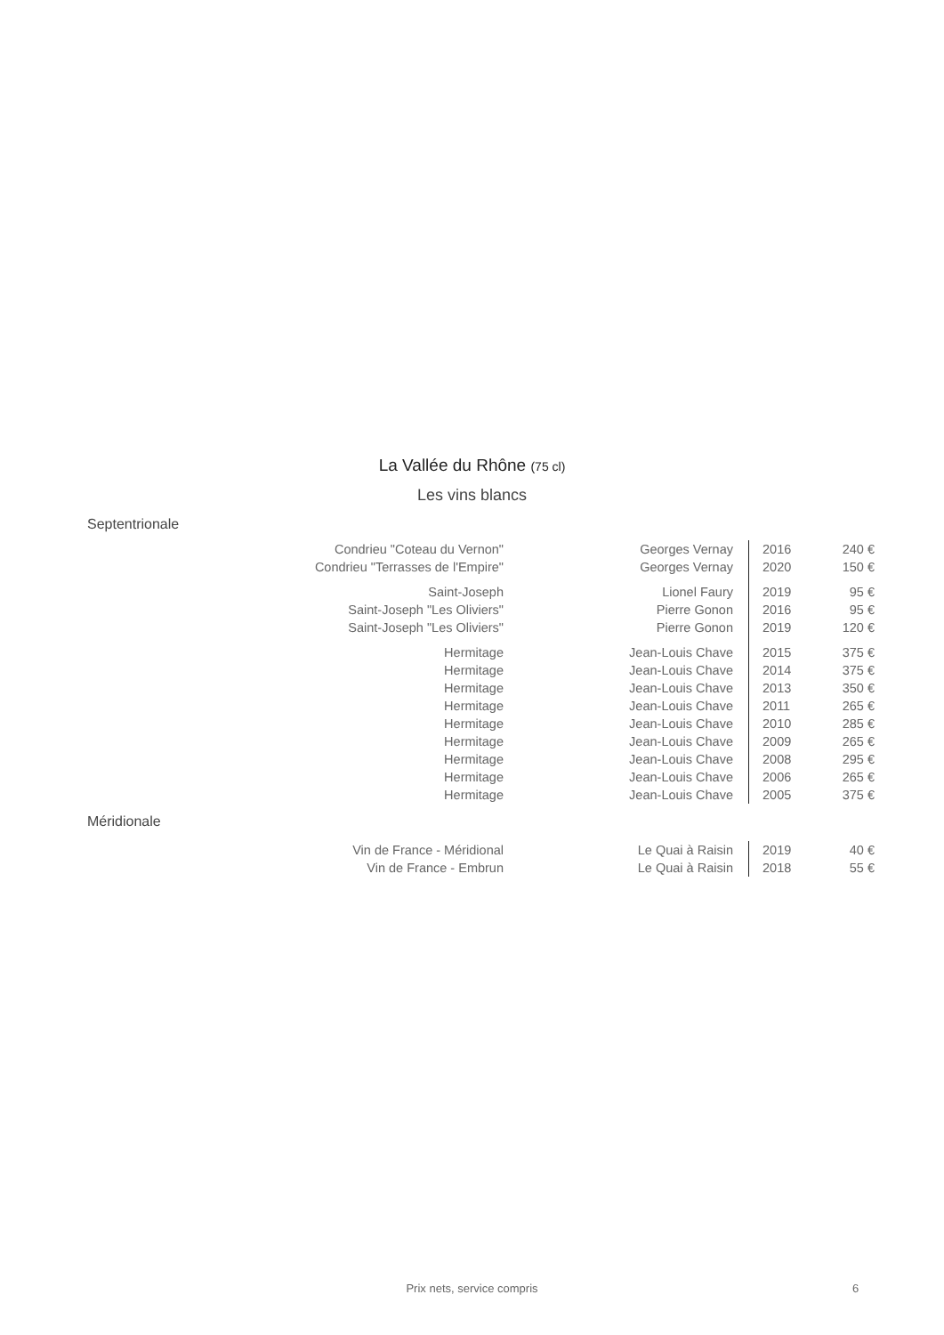La Vallée du Rhône (75 cl)
Les vins blancs
Septentrionale
| Condrieu "Coteau du Vernon" | Georges Vernay | 2016 | 240 € |
| Condrieu "Terrasses de l'Empire" | Georges Vernay | 2020 | 150 € |
| Saint-Joseph | Lionel Faury | 2019 | 95 € |
| Saint-Joseph "Les Oliviers" | Pierre Gonon | 2016 | 95 € |
| Saint-Joseph "Les Oliviers" | Pierre Gonon | 2019 | 120 € |
| Hermitage | Jean-Louis Chave | 2015 | 375 € |
| Hermitage | Jean-Louis Chave | 2014 | 375 € |
| Hermitage | Jean-Louis Chave | 2013 | 350 € |
| Hermitage | Jean-Louis Chave | 2011 | 265 € |
| Hermitage | Jean-Louis Chave | 2010 | 285 € |
| Hermitage | Jean-Louis Chave | 2009 | 265 € |
| Hermitage | Jean-Louis Chave | 2008 | 295 € |
| Hermitage | Jean-Louis Chave | 2006 | 265 € |
| Hermitage | Jean-Louis Chave | 2005 | 375 € |
Méridionale
| Vin de France - Méridional | Le Quai à Raisin | 2019 | 40 € |
| Vin de France - Embrun | Le Quai à Raisin | 2018 | 55 € |
Prix nets, service compris 6